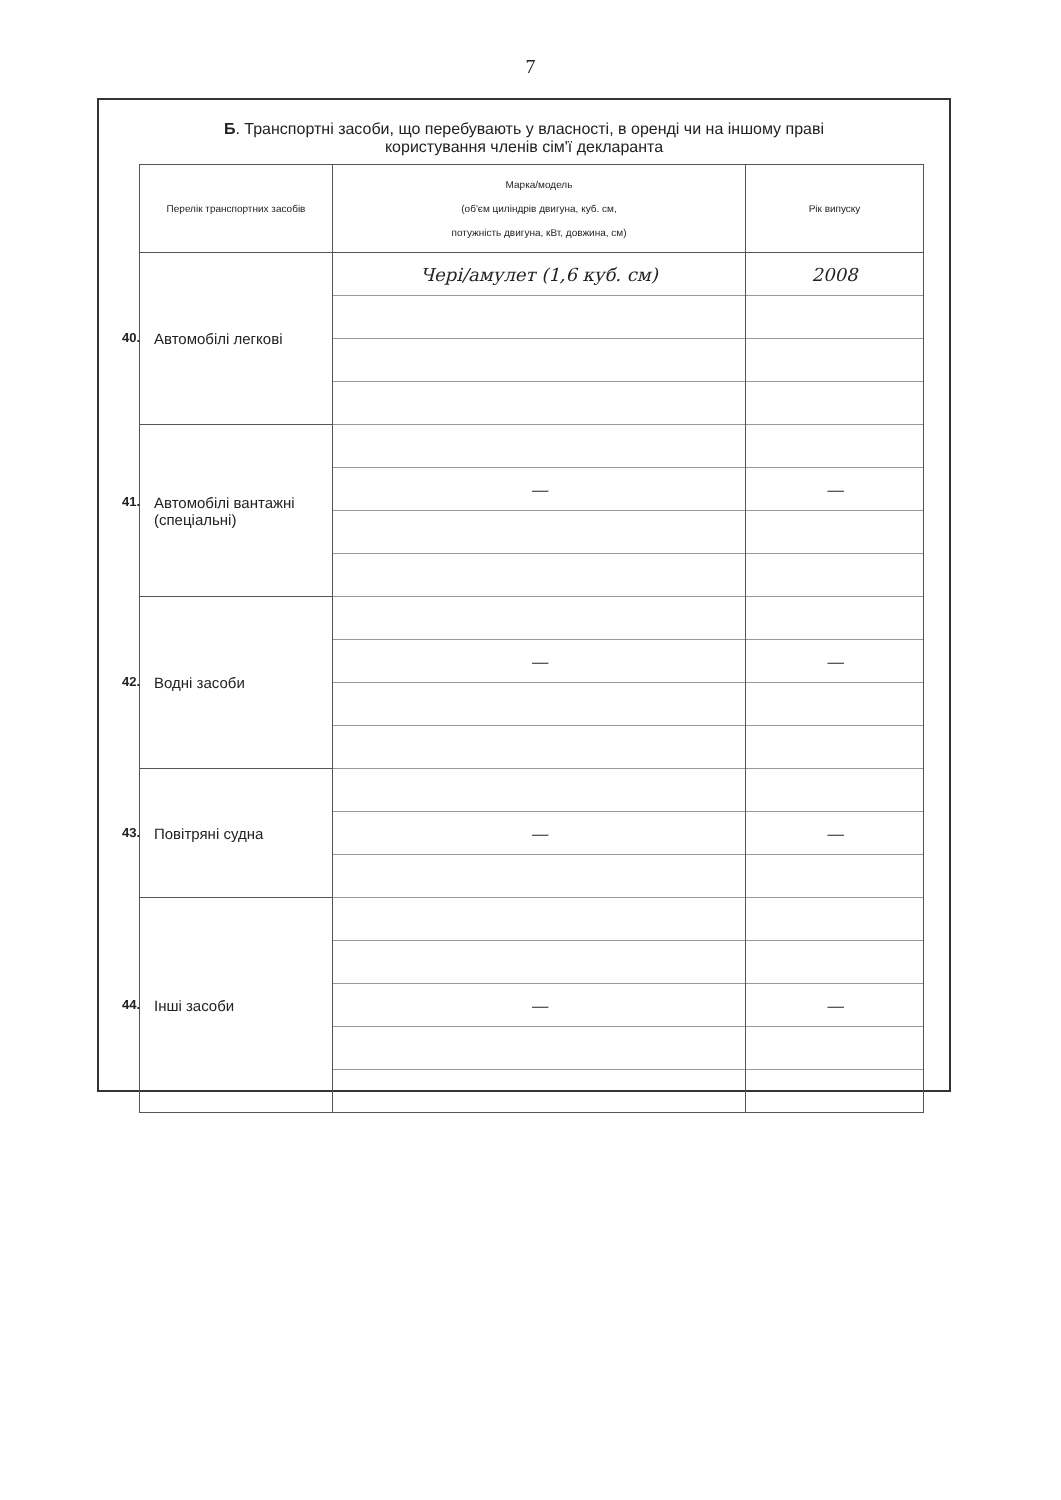7
Б. Транспортні засоби, що перебувають у власності, в оренді чи на іншому праві
користування членів сім'ї декларанта
| Перелік транспортних засобів | Марка/модель (об'єм циліндрів двигуна, куб. см, потужність двигуна, кВт, довжина, см) | Рік випуску |
| --- | --- | --- |
| 40. Автомобілі легкові | Чері/амулет (1,6 куб. см) | 2008 |
| 41. Автомобілі вантажні (спеціальні) | | |
| | — | — |
| 42. Водні засоби | | |
| | — | — |
| 43. Повітряні судна | | |
| | — | — |
| 44. Інші засоби | | |
| | — | — |